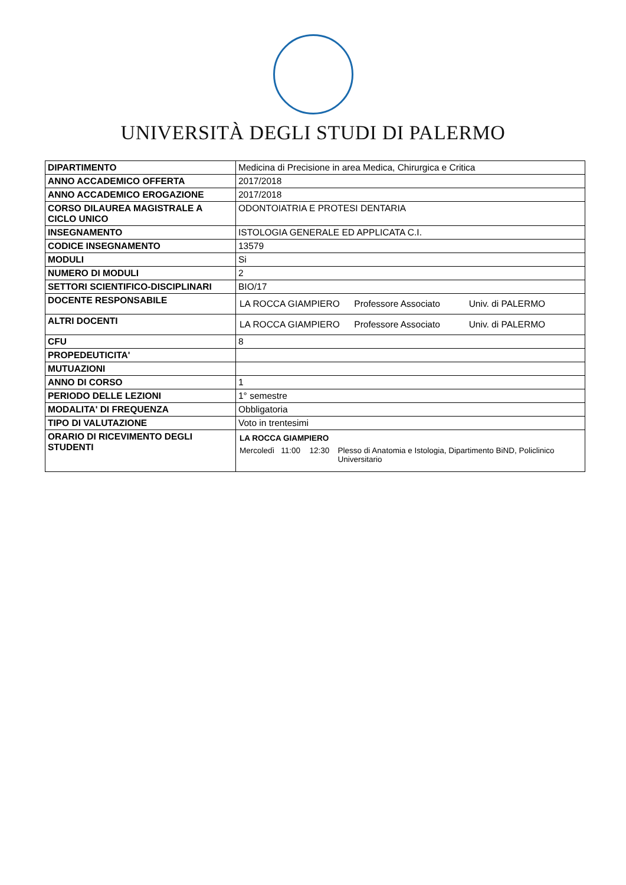UNIVERSITÀ DEGLI STUDI DI PALERMO
| DIPARTIMENTO | Medicina di Precisione in area Medica, Chirurgica e Critica |
| ANNO ACCADEMICO OFFERTA | 2017/2018 |
| ANNO ACCADEMICO EROGAZIONE | 2017/2018 |
| CORSO DILAUREA MAGISTRALE A CICLO UNICO | ODONTOIATRIA E PROTESI DENTARIA |
| INSEGNAMENTO | ISTOLOGIA GENERALE ED APPLICATA C.I. |
| CODICE INSEGNAMENTO | 13579 |
| MODULI | Si |
| NUMERO DI MODULI | 2 |
| SETTORI SCIENTIFICO-DISCIPLINARI | BIO/17 |
| DOCENTE RESPONSABILE | LA ROCCA GIAMPIERO Professore Associato Univ. di PALERMO |
| ALTRI DOCENTI | LA ROCCA GIAMPIERO Professore Associato Univ. di PALERMO |
| CFU | 8 |
| PROPEDEUTICITA' | |
| MUTUAZIONI | |
| ANNO DI CORSO | 1 |
| PERIODO DELLE LEZIONI | 1° semestre |
| MODALITA' DI FREQUENZA | Obbligatoria |
| TIPO DI VALUTAZIONE | Voto in trentesimi |
| ORARIO DI RICEVIMENTO DEGLI STUDENTI | LA ROCCA GIAMPIERO Mercoledì 11:00 12:30 Plesso di Anatomia e Istologia, Dipartimento BiND, Policlinico Universitario |